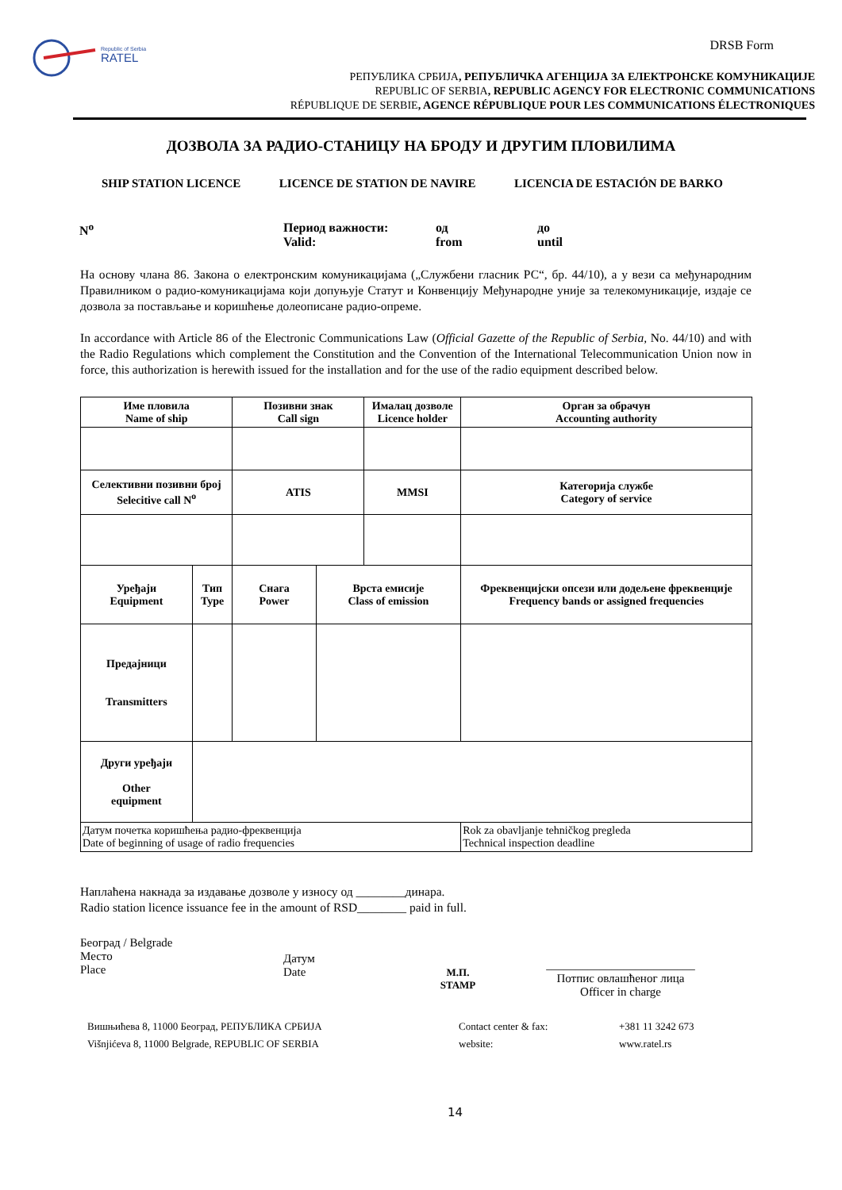Republic of Serbia
RATEL
DRSB Form
РЕПУБЛИКА СРБИЈА, РЕПУБЛИЧКА АГЕНЦИЈА ЗА ЕЛЕКТРОНСКЕ КОМУНИКАЦИЈЕ
REPUBLIC OF SERBIA, REPUBLIC AGENCY FOR ELECTRONIC COMMUNICATIONS
RÉPUBLIQUE DE SERBIE, AGENCE RÉPUBLIQUE POUR LES COMMUNICATIONS ÉLECTRONIQUES
ДОЗВОЛА ЗА РАДИО-СТАНИЦУ НА БРОДУ И ДРУГИМ ПЛОВИЛИМА
SHIP STATION LICENCE LICENCE DE STATION DE NAVIRE LICENCIA DE ESTACIÓN DE BARKO
N<sup>o</sup> Период важности:
Valid:
од
from
до
until
На основу члана 86. Закона о електронским комуникацијама („Службени гласник РС“, бр. 44/10), а у вези са међународним Правилником о радио-комуникацијама који допуњује Статут и Конвенцију Међународне уније за телекомуникације, издаје се дозвола за постављање и коришћење долеописане радио-опреме.
In accordance with Article 86 of the Electronic Communications Law (Official Gazette of the Republic of Serbia, No. 44/10) and with the Radio Regulations which complement the Constitution and the Convention of the International Telecommunication Union now in force, this authorization is herewith issued for the installation and for the use of the radio equipment described below.
| Име пловила Name of ship | | Позивни знак Call sign | | Ималац дозволе Licence holder | | Орган за обрачун Accounting authority |
| Селективни позивни број Selecitive call N<sup>o</sup> | | ATIS | | MMSI | | Категорија службе Category of service |
| Уређаји Equipment | Тип Type | Снага Power | Врста емисије Class of emission | | Фреквенцијски опсези или додељене фреквенције Frequency bands or assigned frequencies | |
| Предајници Transmitters | | | | | | |
| Други уређаји Other equipment | | | | | | |
| Датум почетка коришћења радио-фреквенција Date of beginning of usage of radio frequencies | | | | | Rok za obavljanje tehničkog pregleda Technical inspection deadline | |
Наплаћена накнада за издавање дозволе у износу од ________динара.
Radio station licence issuance fee in the amount of RSD________ paid in full.
Београд / Belgrade
Место
Place
Датум
Date
М.П.
STAMP
_________________________
Потпис овлашћеног лица
Officer in charge
Вишњићева 8, 11000 Београд, РЕПУБЛИКА СРБИЈА
Višnjićeva 8, 11000 Belgrade, REPUBLIC OF SERBIA
Contact center & fax:
website:
+381 11 3242 673
www.ratel.rs
14